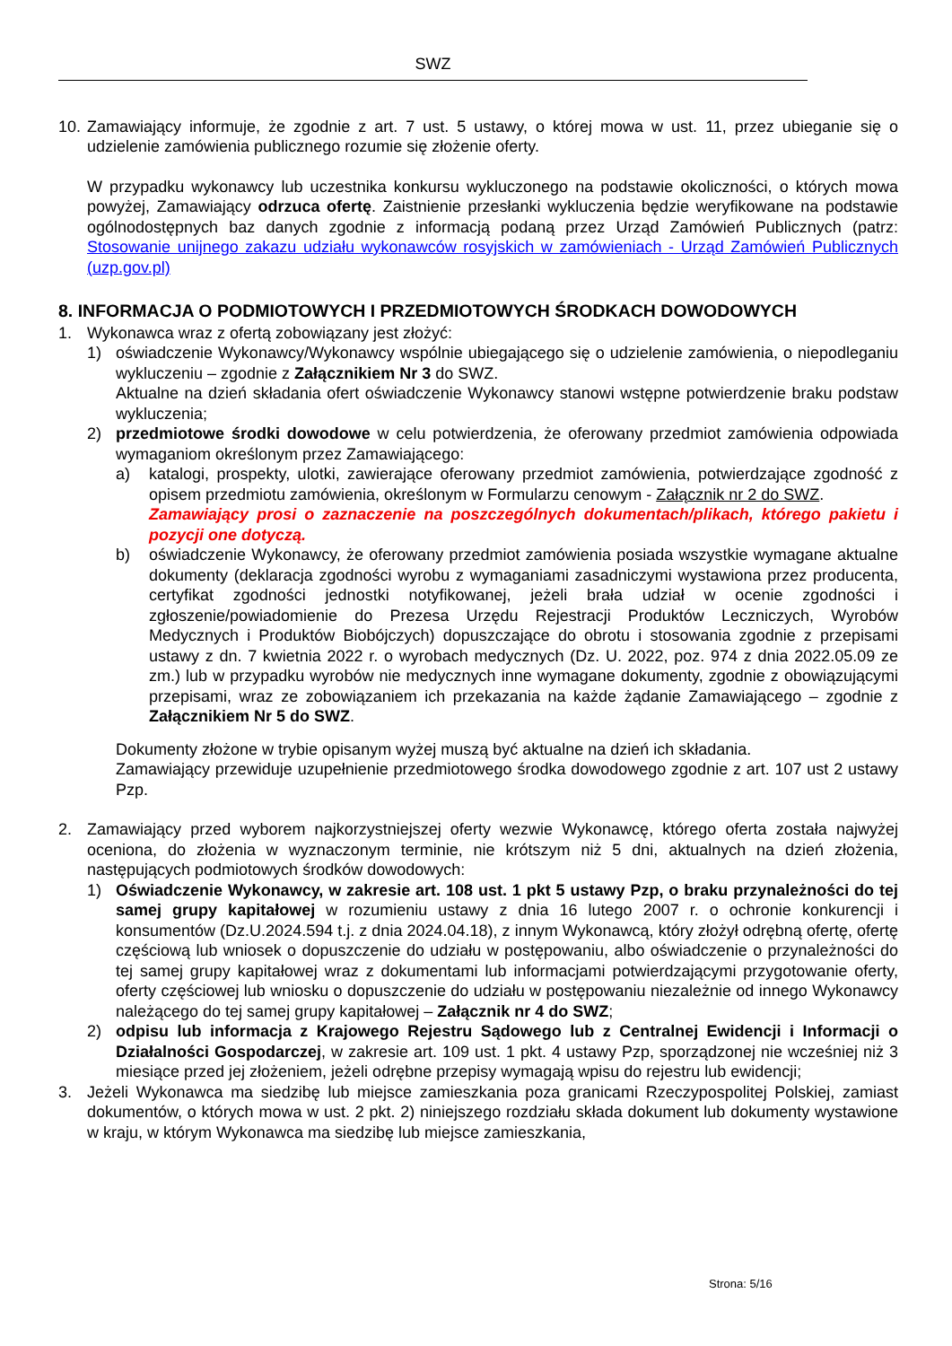SWZ
10. Zamawiający informuje, że zgodnie z art. 7 ust. 5 ustawy, o której mowa w ust. 11, przez ubieganie się o udzielenie zamówienia publicznego rozumie się złożenie oferty.
W przypadku wykonawcy lub uczestnika konkursu wykluczonego na podstawie okoliczności, o których mowa powyżej, Zamawiający odrzuca ofertę. Zaistnienie przesłanki wykluczenia będzie weryfikowane na podstawie ogólnodostępnych baz danych zgodnie z informacją podaną przez Urząd Zamówień Publicznych (patrz: Stosowanie unijnego zakazu udziału wykonawców rosyjskich w zamówieniach - Urząd Zamówień Publicznych (uzp.gov.pl)
8. INFORMACJA O PODMIOTOWYCH I PRZEDMIOTOWYCH ŚRODKACH DOWODOWYCH
1. Wykonawca wraz z ofertą zobowiązany jest złożyć:
1) oświadczenie Wykonawcy/Wykonawcy wspólnie ubiegającego się o udzielenie zamówienia, o niepodleganiu wykluczeniu – zgodnie z Załącznikiem Nr 3 do SWZ.
Aktualne na dzień składania ofert oświadczenie Wykonawcy stanowi wstępne potwierdzenie braku podstaw wykluczenia;
2) przedmiotowe środki dowodowe w celu potwierdzenia, że oferowany przedmiot zamówienia odpowiada wymaganiom określonym przez Zamawiającego:
a) katalogi, prospekty, ulotki, zawierające oferowany przedmiot zamówienia, potwierdzające zgodność z opisem przedmiotu zamówienia, określonym w Formularzu cenowym - Załącznik nr 2 do SWZ.
Zamawiający prosi o zaznaczenie na poszczególnych dokumentach/plikach, którego pakietu i pozycji one dotyczą.
b) oświadczenie Wykonawcy, że oferowany przedmiot zamówienia posiada wszystkie wymagane aktualne dokumenty (deklaracja zgodności wyrobu z wymaganiami zasadniczymi wystawiona przez producenta, certyfikat zgodności jednostki notyfikowanej, jeżeli brała udział w ocenie zgodności i zgłoszenie/powiadomienie do Prezesa Urzędu Rejestracji Produktów Leczniczych, Wyrobów Medycznych i Produktów Biobójczych) dopuszczające do obrotu i stosowania zgodnie z przepisami ustawy z dn. 7 kwietnia 2022 r. o wyrobach medycznych (Dz. U. 2022, poz. 974 z dnia 2022.05.09 ze zm.) lub w przypadku wyrobów nie medycznych inne wymagane dokumenty, zgodnie z obowiązującymi przepisami, wraz ze zobowiązaniem ich przekazania na każde żądanie Zamawiającego – zgodnie z Załącznikiem Nr 5 do SWZ.
Dokumenty złożone w trybie opisanym wyżej muszą być aktualne na dzień ich składania.
Zamawiający przewiduje uzupełnienie przedmiotowego środka dowodowego zgodnie z art. 107 ust 2 ustawy Pzp.
2. Zamawiający przed wyborem najkorzystniejszej oferty wezwie Wykonawcę, którego oferta została najwyżej oceniona, do złożenia w wyznaczonym terminie, nie krótszym niż 5 dni, aktualnych na dzień złożenia, następujących podmiotowych środków dowodowych:
1) Oświadczenie Wykonawcy, w zakresie art. 108 ust. 1 pkt 5 ustawy Pzp, o braku przynależności do tej samej grupy kapitałowej w rozumieniu ustawy z dnia 16 lutego 2007 r. o ochronie konkurencji i konsumentów (Dz.U.2024.594 t.j. z dnia 2024.04.18), z innym Wykonawcą, który złożył odrębną ofertę, ofertę częściową lub wniosek o dopuszczenie do udziału w postępowaniu, albo oświadczenie o przynależności do tej samej grupy kapitałowej wraz z dokumentami lub informacjami potwierdzającymi przygotowanie oferty, oferty częściowej lub wniosku o dopuszczenie do udziału w postępowaniu niezależnie od innego Wykonawcy należącego do tej samej grupy kapitałowej – Załącznik nr 4 do SWZ;
2) odpisu lub informacja z Krajowego Rejestru Sądowego lub z Centralnej Ewidencji i Informacji o Działalności Gospodarczej, w zakresie art. 109 ust. 1 pkt. 4 ustawy Pzp, sporządzonej nie wcześniej niż 3 miesiące przed jej złożeniem, jeżeli odrębne przepisy wymagają wpisu do rejestru lub ewidencji;
3. Jeżeli Wykonawca ma siedzibę lub miejsce zamieszkania poza granicami Rzeczypospolitej Polskiej, zamiast dokumentów, o których mowa w ust. 2 pkt. 2) niniejszego rozdziału składa dokument lub dokumenty wystawione w kraju, w którym Wykonawca ma siedzibę lub miejsce zamieszkania,
Strona: 5/16